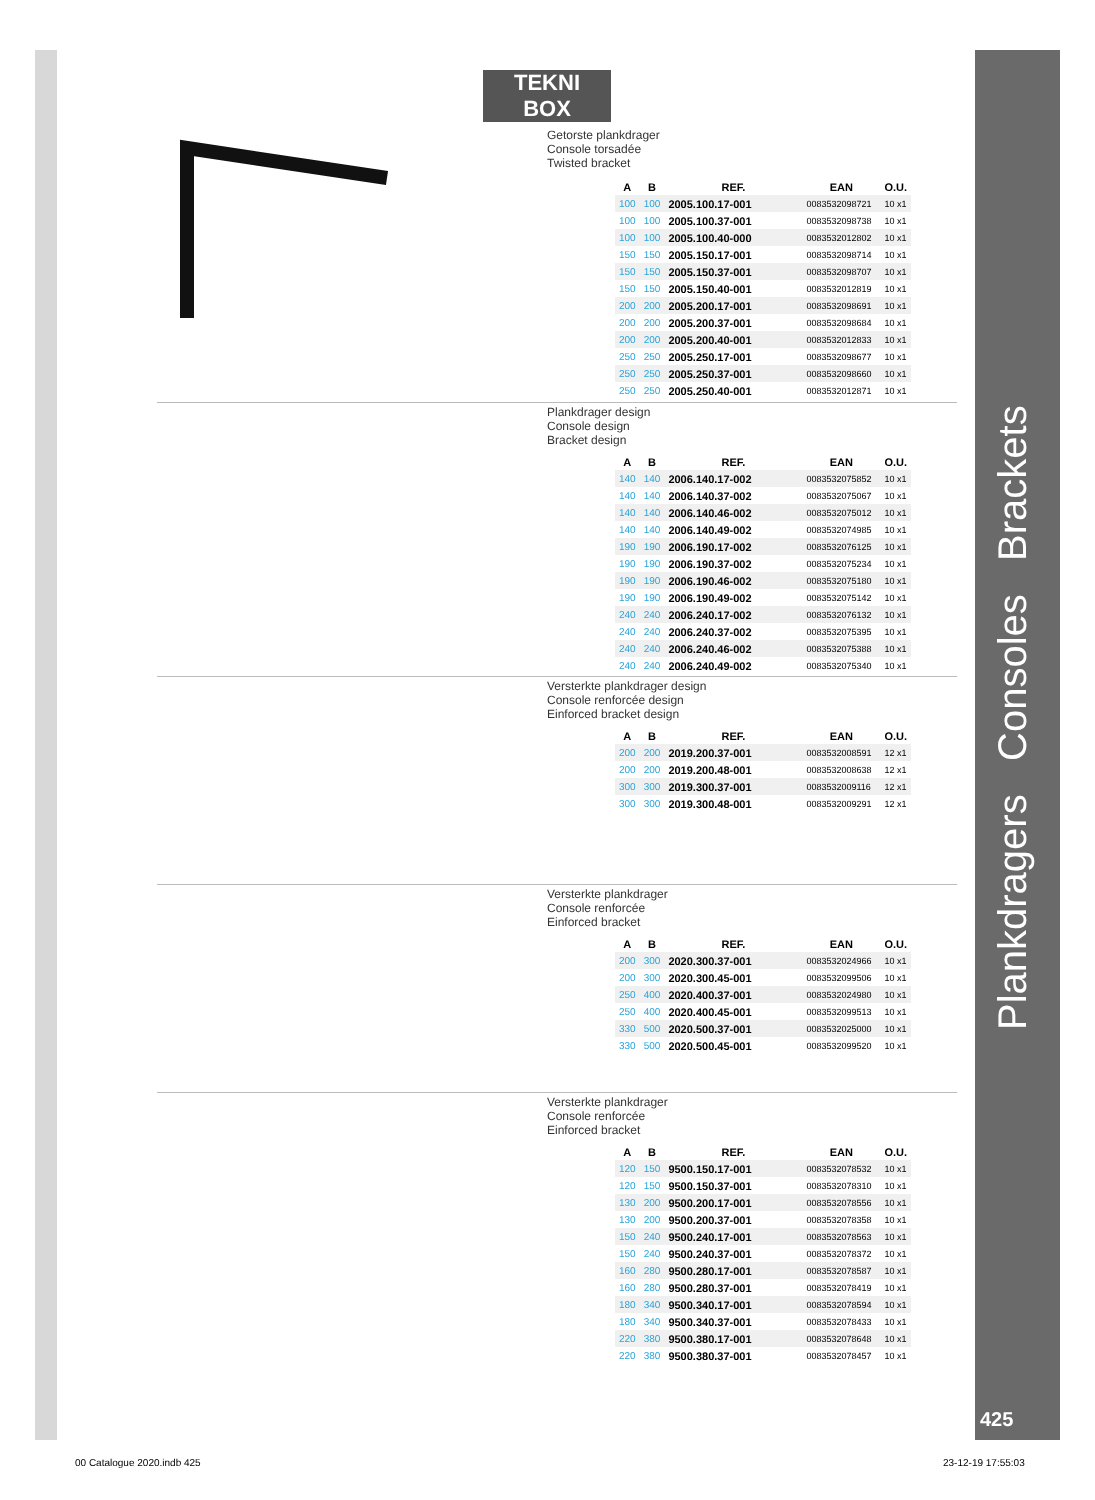Plankdragers Consoles Brackets
TEKNI
BOX
Getorste plankdrager
Console torsadée
Twisted bracket
| A | B | REF. | EAN | O.U. |
| --- | --- | --- | --- | --- |
| 100 | 100 | 2005.100.17-001 | 0083532098721 | 10 x1 |
| 100 | 100 | 2005.100.37-001 | 0083532098738 | 10 x1 |
| 100 | 100 | 2005.100.40-000 | 0083532012802 | 10 x1 |
| 150 | 150 | 2005.150.17-001 | 0083532098714 | 10 x1 |
| 150 | 150 | 2005.150.37-001 | 0083532098707 | 10 x1 |
| 150 | 150 | 2005.150.40-001 | 0083532012819 | 10 x1 |
| 200 | 200 | 2005.200.17-001 | 0083532098691 | 10 x1 |
| 200 | 200 | 2005.200.37-001 | 0083532098684 | 10 x1 |
| 200 | 200 | 2005.200.40-001 | 0083532012833 | 10 x1 |
| 250 | 250 | 2005.250.17-001 | 0083532098677 | 10 x1 |
| 250 | 250 | 2005.250.37-001 | 0083532098660 | 10 x1 |
| 250 | 250 | 2005.250.40-001 | 0083532012871 | 10 x1 |
Plankdrager design
Console design
Bracket design
| A | B | REF. | EAN | O.U. |
| --- | --- | --- | --- | --- |
| 140 | 140 | 2006.140.17-002 | 0083532075852 | 10 x1 |
| 140 | 140 | 2006.140.37-002 | 0083532075067 | 10 x1 |
| 140 | 140 | 2006.140.46-002 | 0083532075012 | 10 x1 |
| 140 | 140 | 2006.140.49-002 | 0083532074985 | 10 x1 |
| 190 | 190 | 2006.190.17-002 | 0083532076125 | 10 x1 |
| 190 | 190 | 2006.190.37-002 | 0083532075234 | 10 x1 |
| 190 | 190 | 2006.190.46-002 | 0083532075180 | 10 x1 |
| 190 | 190 | 2006.190.49-002 | 0083532075142 | 10 x1 |
| 240 | 240 | 2006.240.17-002 | 0083532076132 | 10 x1 |
| 240 | 240 | 2006.240.37-002 | 0083532075395 | 10 x1 |
| 240 | 240 | 2006.240.46-002 | 0083532075388 | 10 x1 |
| 240 | 240 | 2006.240.49-002 | 0083532075340 | 10 x1 |
Versterkte plankdrager design
Console renforcée design
Einforced bracket design
| A | B | REF. | EAN | O.U. |
| --- | --- | --- | --- | --- |
| 200 | 200 | 2019.200.37-001 | 0083532008591 | 12 x1 |
| 200 | 200 | 2019.200.48-001 | 0083532008638 | 12 x1 |
| 300 | 300 | 2019.300.37-001 | 0083532009116 | 12 x1 |
| 300 | 300 | 2019.300.48-001 | 0083532009291 | 12 x1 |
Versterkte plankdrager
Console renforcée
Einforced bracket
| A | B | REF. | EAN | O.U. |
| --- | --- | --- | --- | --- |
| 200 | 300 | 2020.300.37-001 | 0083532024966 | 10 x1 |
| 200 | 300 | 2020.300.45-001 | 0083532099506 | 10 x1 |
| 250 | 400 | 2020.400.37-001 | 0083532024980 | 10 x1 |
| 250 | 400 | 2020.400.45-001 | 0083532099513 | 10 x1 |
| 330 | 500 | 2020.500.37-001 | 0083532025000 | 10 x1 |
| 330 | 500 | 2020.500.45-001 | 0083532099520 | 10 x1 |
Versterkte plankdrager
Console renforcée
Einforced bracket
| A | B | REF. | EAN | O.U. |
| --- | --- | --- | --- | --- |
| 120 | 150 | 9500.150.17-001 | 0083532078532 | 10 x1 |
| 120 | 150 | 9500.150.37-001 | 0083532078310 | 10 x1 |
| 130 | 200 | 9500.200.17-001 | 0083532078556 | 10 x1 |
| 130 | 200 | 9500.200.37-001 | 0083532078358 | 10 x1 |
| 150 | 240 | 9500.240.17-001 | 0083532078563 | 10 x1 |
| 150 | 240 | 9500.240.37-001 | 0083532078372 | 10 x1 |
| 160 | 280 | 9500.280.17-001 | 0083532078587 | 10 x1 |
| 160 | 280 | 9500.280.37-001 | 0083532078419 | 10 x1 |
| 180 | 340 | 9500.340.17-001 | 0083532078594 | 10 x1 |
| 180 | 340 | 9500.340.37-001 | 0083532078433 | 10 x1 |
| 220 | 380 | 9500.380.17-001 | 0083532078648 | 10 x1 |
| 220 | 380 | 9500.380.37-001 | 0083532078457 | 10 x1 |
425
00 Catalogue 2020.indb 425 23-12-19 17:55:03